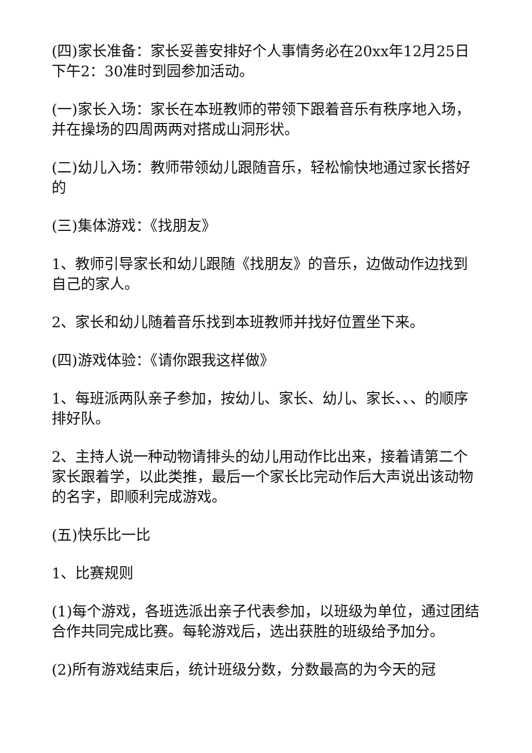(四)家长准备：家长妥善安排好个人事情务必在20xx年12月25日下午2：30准时到园参加活动。
(一)家长入场：家长在本班教师的带领下跟着音乐有秩序地入场，并在操场的四周两两对搭成山洞形状。
(二)幼儿入场：教师带领幼儿跟随音乐，轻松愉快地通过家长搭好的
(三)集体游戏：《找朋友》
1、教师引导家长和幼儿跟随《找朋友》的音乐，边做动作边找到自己的家人。
2、家长和幼儿随着音乐找到本班教师并找好位置坐下来。
(四)游戏体验：《请你跟我这样做》
1、每班派两队亲子参加，按幼儿、家长、幼儿、家长、、、的顺序排好队。
2、主持人说一种动物请排头的幼儿用动作比出来，接着请第二个家长跟着学，以此类推，最后一个家长比完动作后大声说出该动物的名字，即顺利完成游戏。
(五)快乐比一比
1、比赛规则
(1)每个游戏，各班选派出亲子代表参加，以班级为单位，通过团结合作共同完成比赛。每轮游戏后，选出获胜的班级给予加分。
(2)所有游戏结束后，统计班级分数，分数最高的为今天的冠